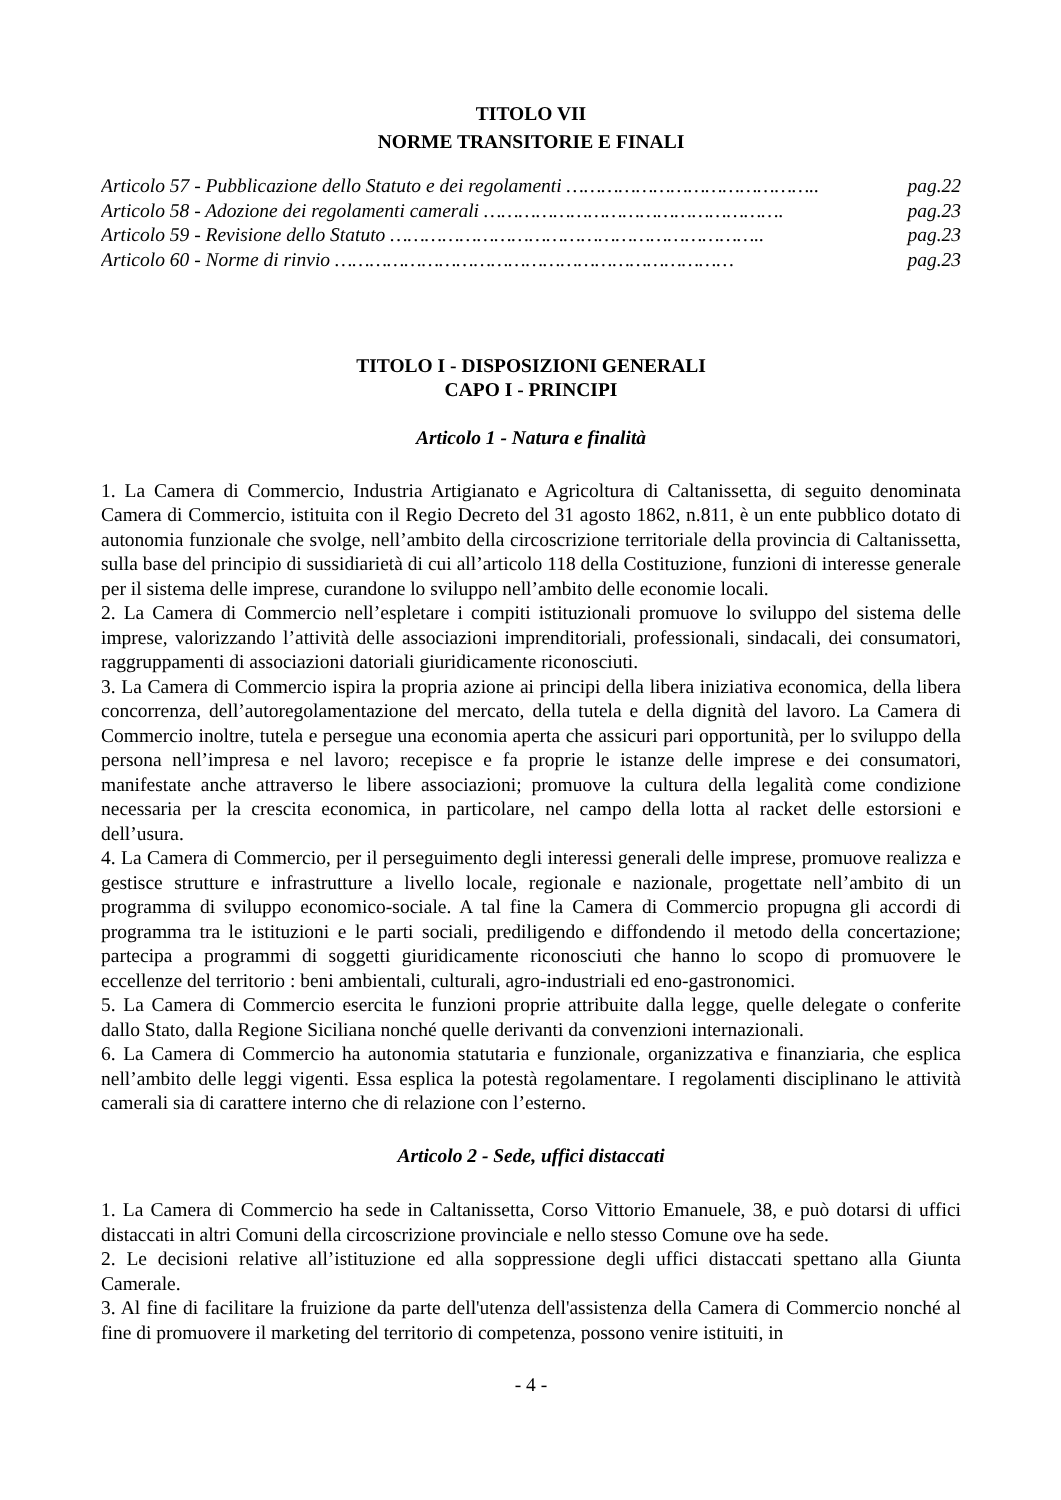TITOLO VII
NORME TRANSITORIE E FINALI
Articolo 57 - Pubblicazione dello Statuto e dei regolamenti …………………………………….. pag.22
Articolo 58 - Adozione dei regolamenti camerali ……………………………………………. pag.23
Articolo 59 - Revisione dello Statuto ……………………………………………………….. pag.23
Articolo 60 - Norme di rinvio …………………………………………………………… pag.23
TITOLO I - DISPOSIZIONI GENERALI
CAPO I - PRINCIPI
Articolo 1 - Natura e finalità
1. La Camera di Commercio, Industria Artigianato e Agricoltura di Caltanissetta, di seguito denominata Camera di Commercio, istituita con il Regio Decreto del 31 agosto 1862, n.811, è un ente pubblico dotato di autonomia funzionale che svolge, nell’ambito della circoscrizione territoriale della provincia di Caltanissetta, sulla base del principio di sussidiarietà di cui all’articolo 118 della Costituzione, funzioni di interesse generale per il sistema delle imprese, curandone lo sviluppo nell’ambito delle economie locali.
2. La Camera di Commercio nell’espletare i compiti istituzionali promuove lo sviluppo del sistema delle imprese, valorizzando l’attività delle associazioni imprenditoriali, professionali, sindacali, dei consumatori, raggruppamenti di associazioni datoriali giuridicamente riconosciuti.
3. La Camera di Commercio ispira la propria azione ai principi della libera iniziativa economica, della libera concorrenza, dell’autoregolamentazione del mercato, della tutela e della dignità del lavoro. La Camera di Commercio inoltre, tutela e persegue una economia aperta che assicuri pari opportunità, per lo sviluppo della persona nell’impresa e nel lavoro; recepisce e fa proprie le istanze delle imprese e dei consumatori, manifestate anche attraverso le libere associazioni; promuove la cultura della legalità come condizione necessaria per la crescita economica, in particolare, nel campo della lotta al racket delle estorsioni e dell’usura.
4. La Camera di Commercio, per il perseguimento degli interessi generali delle imprese, promuove realizza e gestisce strutture e infrastrutture a livello locale, regionale e nazionale, progettate nell’ambito di un programma di sviluppo economico-sociale. A tal fine la Camera di Commercio propugna gli accordi di programma tra le istituzioni e le parti sociali, prediligendo e diffondendo il metodo della concertazione; partecipa a programmi di soggetti giuridicamente riconosciuti che hanno lo scopo di promuovere le eccellenze del territorio : beni ambientali, culturali, agro-industriali ed eno-gastronomici.
5. La Camera di Commercio esercita le funzioni proprie attribuite dalla legge, quelle delegate o conferite dallo Stato, dalla Regione Siciliana nonché quelle derivanti da convenzioni internazionali.
6. La Camera di Commercio ha autonomia statutaria e funzionale, organizzativa e finanziaria, che esplica nell’ambito delle leggi vigenti. Essa esplica la potestà regolamentare. I regolamenti disciplinano le attività camerali sia di carattere interno che di relazione con l’esterno.
Articolo 2 - Sede, uffici distaccati
1. La Camera di Commercio ha sede in Caltanissetta, Corso Vittorio Emanuele, 38, e può dotarsi di uffici distaccati in altri Comuni della circoscrizione provinciale e nello stesso Comune ove ha sede.
2. Le decisioni relative all’istituzione ed alla soppressione degli uffici distaccati spettano alla Giunta Camerale.
3. Al fine di facilitare la fruizione da parte dell'utenza dell'assistenza della Camera di Commercio nonché al fine di promuovere il marketing del territorio di competenza, possono venire istituiti, in
- 4 -